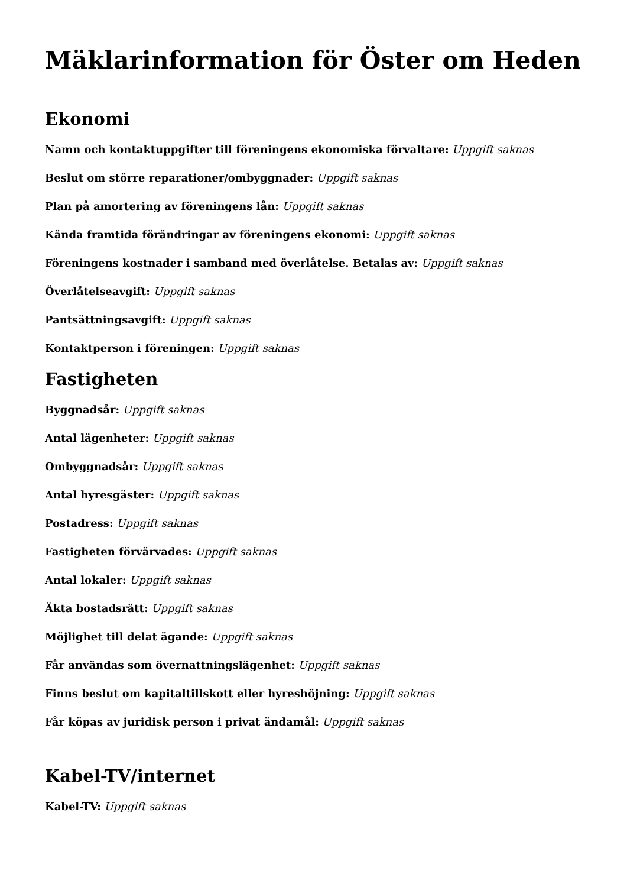Mäklarinformation för Öster om Heden
Ekonomi
Namn och kontaktuppgifter till föreningens ekonomiska förvaltare: Uppgift saknas
Beslut om större reparationer/ombyggnader: Uppgift saknas
Plan på amortering av föreningens lån: Uppgift saknas
Kända framtida förändringar av föreningens ekonomi: Uppgift saknas
Föreningens kostnader i samband med överlåtelse. Betalas av: Uppgift saknas
Överlåtelseavgift: Uppgift saknas
Pantsättningsavgift: Uppgift saknas
Kontaktperson i föreningen: Uppgift saknas
Fastigheten
Byggnadsår: Uppgift saknas
Antal lägenheter: Uppgift saknas
Ombyggnadsår: Uppgift saknas
Antal hyresgäster: Uppgift saknas
Postadress: Uppgift saknas
Fastigheten förvärvades: Uppgift saknas
Antal lokaler: Uppgift saknas
Äkta bostadsrätt: Uppgift saknas
Möjlighet till delat ägande: Uppgift saknas
Får användas som övernattningslägenhet: Uppgift saknas
Finns beslut om kapitaltillskott eller hyreshöjning: Uppgift saknas
Får köpas av juridisk person i privat ändamål: Uppgift saknas
Kabel-TV/internet
Kabel-TV: Uppgift saknas